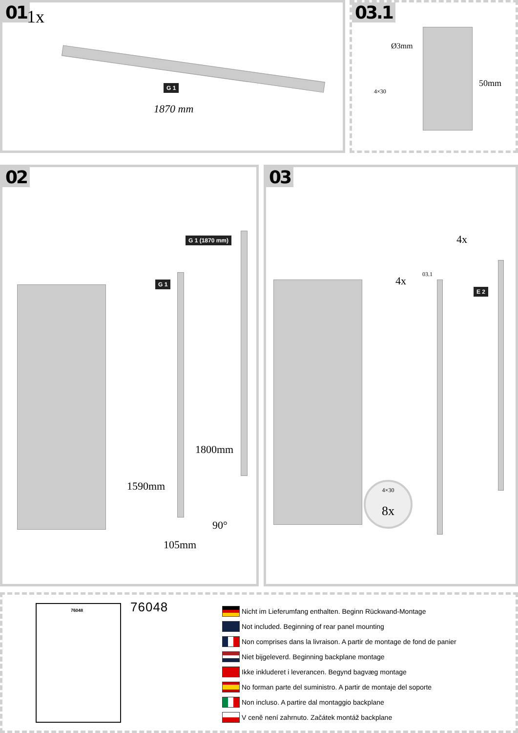01 1x
G 1
1870 mm
03.1
Ø3mm
50mm
4×30
02
G 1 (1870 mm)
G 1
1800mm
1590mm
90°
105mm
03
4x
4x
03.1
E 2
4×30
8x
76048 76048
Nicht im Lieferumfang enthalten. Beginn Rückwand-Montage
Not included. Beginning of rear panel mounting
Non comprises dans la livraison. A partir de montage de fond de panier
Niet bijgeleverd. Beginning backplane montage
Ikke inkluderet i leverancen. Begynd bagvæg montage
No forman parte del suministro. A partir de montaje del soporte
Non incluso. A partire dal montaggio backplane
V ceně není zahrnuto. Začátek montáž backplane